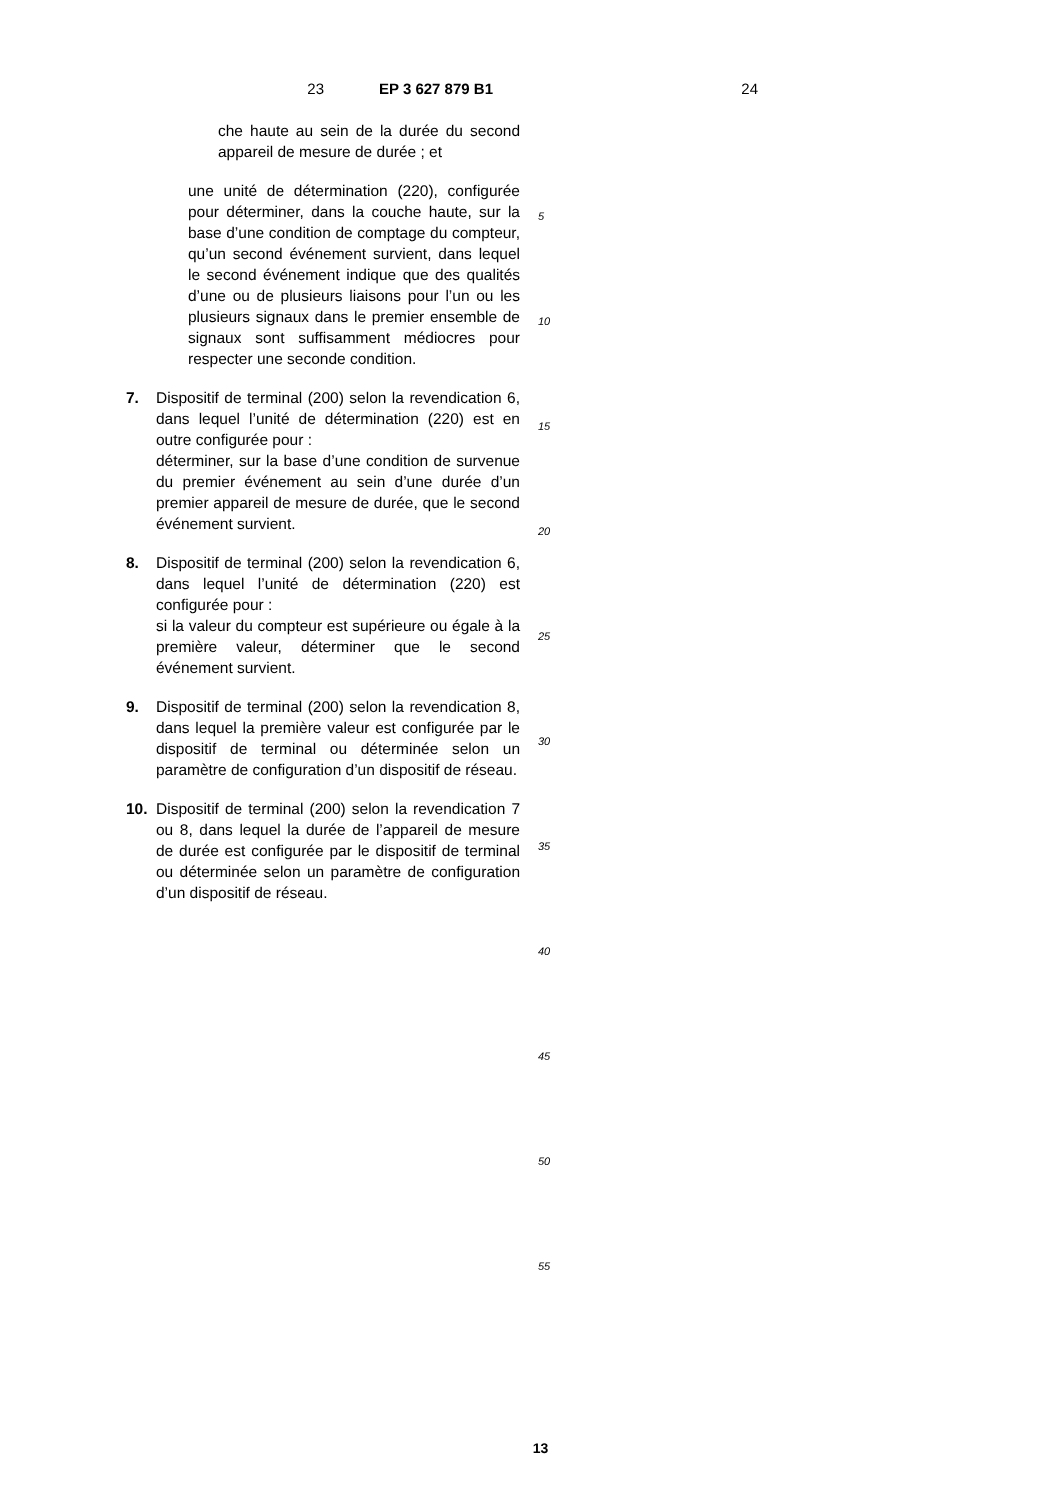23 EP 3 627 879 B1 24
che haute au sein de la durée du second appareil de mesure de durée ; et
une unité de détermination (220), configurée pour déterminer, dans la couche haute, sur la base d’une condition de comptage du compteur, qu’un second événement survient, dans lequel le second événement indique que des qualités d’une ou de plusieurs liaisons pour l’un ou les plusieurs signaux dans le premier ensemble de signaux sont suffisamment médiocres pour respecter une seconde condition.
7. Dispositif de terminal (200) selon la revendication 6, dans lequel l’unité de détermination (220) est en outre configurée pour :
déterminer, sur la base d’une condition de survenue du premier événement au sein d’une durée d’un premier appareil de mesure de durée, que le second événement survient.
8. Dispositif de terminal (200) selon la revendication 6, dans lequel l’unité de détermination (220) est configurée pour :
si la valeur du compteur est supérieure ou égale à la première valeur, déterminer que le second événement survient.
9. Dispositif de terminal (200) selon la revendication 8, dans lequel la première valeur est configurée par le dispositif de terminal ou déterminée selon un paramètre de configuration d’un dispositif de réseau.
10. Dispositif de terminal (200) selon la revendication 7 ou 8, dans lequel la durée de l’appareil de mesure de durée est configurée par le dispositif de terminal ou déterminée selon un paramètre de configuration d’un dispositif de réseau.
5
10
15
20
25
30
35
40
45
50
55
13